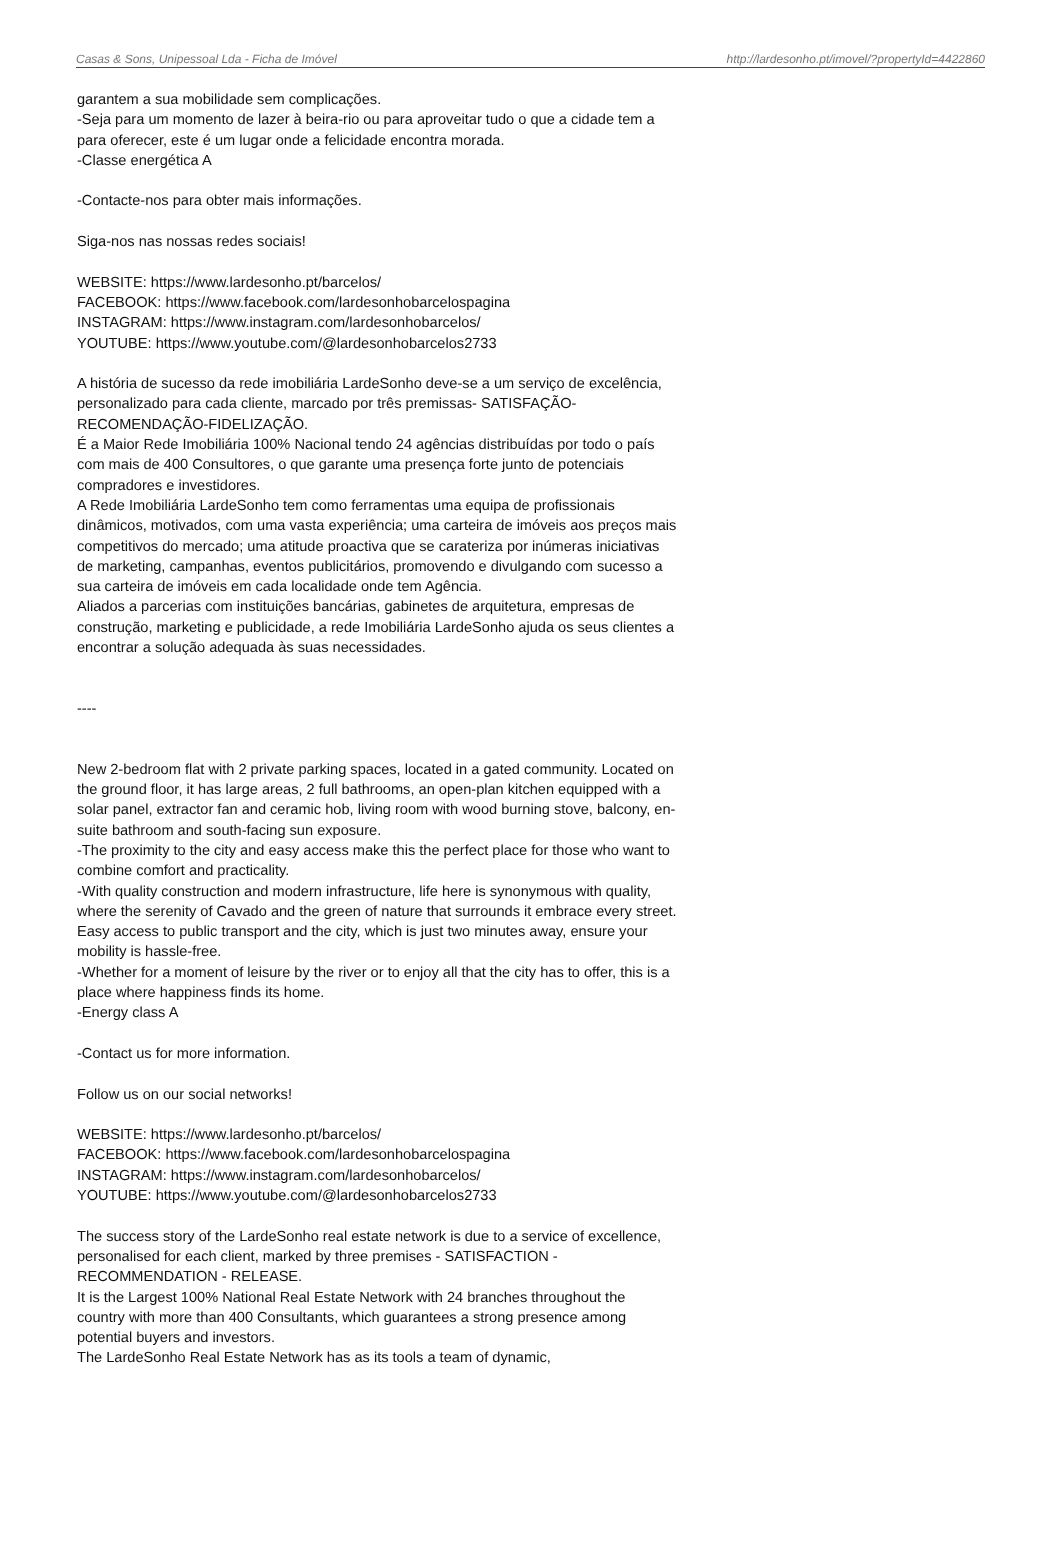Casas & Sons, Unipessoal Lda - Ficha de Imóvel http://lardesonho.pt/imovel/?propertyId=4422860
garantem a sua mobilidade sem complicações.
-Seja para um momento de lazer à beira-rio ou para aproveitar tudo o que a cidade tem a para oferecer, este é um lugar onde a felicidade encontra morada.
-Classe energética A
-Contacte-nos para obter mais informações.
Siga-nos nas nossas redes sociais!
WEBSITE: https://www.lardesonho.pt/barcelos/
FACEBOOK: https://www.facebook.com/lardesonhobarcelospagina
INSTAGRAM: https://www.instagram.com/lardesonhobarcelos/
YOUTUBE: https://www.youtube.com/@lardesonhobarcelos2733
A história de sucesso da rede imobiliária LardeSonho deve-se a um serviço de excelência, personalizado para cada cliente, marcado por três premissas- SATISFAÇÃO- RECOMENDAÇÃO-FIDELIZAÇÃO.
É a Maior Rede Imobiliária 100% Nacional tendo 24 agências distribuídas por todo o país com mais de 400 Consultores, o que garante uma presença forte junto de potenciais compradores e investidores.
A Rede Imobiliária LardeSonho tem como ferramentas uma equipa de profissionais dinâmicos, motivados, com uma vasta experiência; uma carteira de imóveis aos preços mais competitivos do mercado; uma atitude proactiva que se carateriza por inúmeras iniciativas de marketing, campanhas, eventos publicitários, promovendo e divulgando com sucesso a sua carteira de imóveis em cada localidade onde tem Agência.
Aliados a parcerias com instituições bancárias, gabinetes de arquitetura, empresas de construção, marketing e publicidade, a rede Imobiliária LardeSonho ajuda os seus clientes a encontrar a solução adequada às suas necessidades.
----
New 2-bedroom flat with 2 private parking spaces, located in a gated community. Located on the ground floor, it has large areas, 2 full bathrooms, an open-plan kitchen equipped with a solar panel, extractor fan and ceramic hob, living room with wood burning stove, balcony, en-suite bathroom and south-facing sun exposure.
-The proximity to the city and easy access make this the perfect place for those who want to combine comfort and practicality.
-With quality construction and modern infrastructure, life here is synonymous with quality, where the serenity of Cavado and the green of nature that surrounds it embrace every street.
Easy access to public transport and the city, which is just two minutes away, ensure your mobility is hassle-free.
-Whether for a moment of leisure by the river or to enjoy all that the city has to offer, this is a place where happiness finds its home.
-Energy class A
-Contact us for more information.
Follow us on our social networks!
WEBSITE: https://www.lardesonho.pt/barcelos/
FACEBOOK: https://www.facebook.com/lardesonhobarcelospagina
INSTAGRAM: https://www.instagram.com/lardesonhobarcelos/
YOUTUBE: https://www.youtube.com/@lardesonhobarcelos2733
The success story of the LardeSonho real estate network is due to a service of excellence, personalised for each client, marked by three premises - SATISFACTION - RECOMMENDATION - RELEASE.
It is the Largest 100% National Real Estate Network with 24 branches throughout the country with more than 400 Consultants, which guarantees a strong presence among potential buyers and investors.
The LardeSonho Real Estate Network has as its tools a team of dynamic,